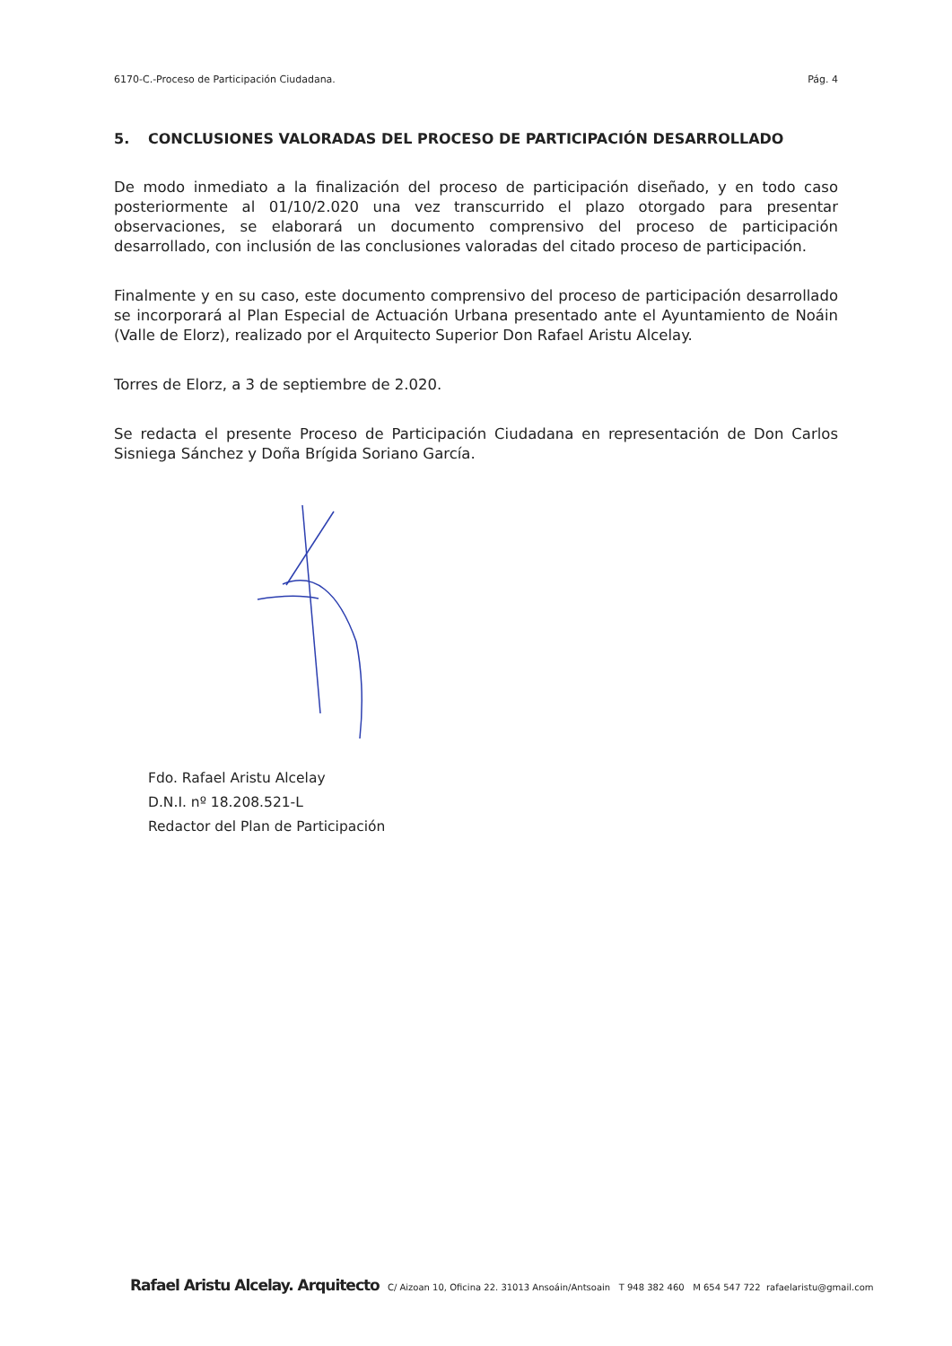6170-C.-Proceso de Participación Ciudadana. Pág. 4
5. CONCLUSIONES VALORADAS DEL PROCESO DE PARTICIPACIÓN DESARROLLADO
De modo inmediato a la finalización del proceso de participación diseñado, y en todo caso posteriormente al 01/10/2.020 una vez transcurrido el plazo otorgado para presentar observaciones, se elaborará un documento comprensivo del proceso de participación desarrollado, con inclusión de las conclusiones valoradas del citado proceso de participación.
Finalmente y en su caso, este documento comprensivo del proceso de participación desarrollado se incorporará al Plan Especial de Actuación Urbana presentado ante el Ayuntamiento de Noáin (Valle de Elorz), realizado por el Arquitecto Superior Don Rafael Aristu Alcelay.
Torres de Elorz, a 3 de septiembre de 2.020.
Se redacta el presente Proceso de Participación Ciudadana en representación de Don Carlos Sisniega Sánchez y Doña Brígida Soriano García.
Fdo. Rafael Aristu Alcelay
D.N.I. nº 18.208.521-L
Redactor del Plan de Participación
Rafael Aristu Alcelay. Arquitecto C/ Aizoan 10, Oficina 22. 31013 Ansoáin/Antsoain T 948 382 460 M 654 547 722 rafaelaristu@gmail.com